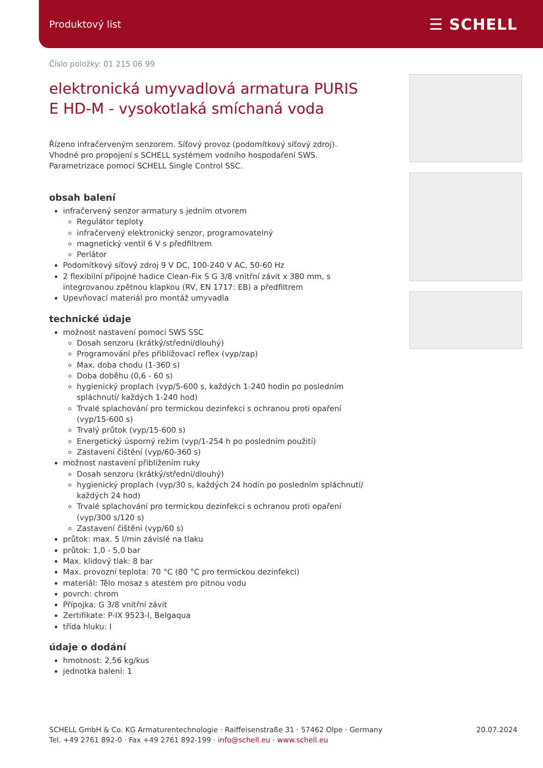Produktový list ☰ SCHELL
Číslo položky: 01 215 06 99
elektronická umyvadlová armatura PURIS E HD-M - vysokotlaká smíchaná voda
Řízeno infračerveným senzorem. Síťový provoz (podomítkový síťový zdroj). Vhodné pro propojení s SCHELL systémem vodního hospodaření SWS. Parametrizace pomocí SCHELL Single Control SSC.
obsah balení
infračervený senzor armatury s jedním otvorem
Regulátor teploty
infračervený elektronický senzor, programovatelný
magnetický ventil 6 V s předfiltrem
Perlátor
Podomítkový síťový zdroj 9 V DC, 100-240 V AC, 50-60 Hz
2 flexibilní přípojné hadice Clean-Fix S G 3/8 vnitřní závit x 380 mm, s integrovanou zpětnou klapkou (RV, EN 1717: EB) a předfiltrem
Upevňovací materiál pro montáž umyvadla
technické údaje
možnost nastavení pomocí SWS SSC
Dosah senzoru (krátký/střední/dlouhý)
Programování přes přibližovací reflex (vyp/zap)
Max. doba chodu (1-360 s)
Doba doběhu (0,6 - 60 s)
hygienický proplach (vyp/5-600 s, každých 1-240 hodin po posledním spláchnutí/ každých 1-240 hod)
Trvalé splachování pro termickou dezinfekci s ochranou proti opaření (vyp/15-600 s)
Trvalý průtok (vyp/15-600 s)
Energetický úsporný režim (vyp/1-254 h po posledním použití)
Zastavení čištění (vyp/60-360 s)
možnost nastavení přiblížením ruky
Dosah senzoru (krátký/střední/dlouhý)
hygienický proplach (vyp/30 s, každých 24 hodin po posledním spláchnutí/ každých 24 hod)
Trvalé splachování pro termickou dezinfekci s ochranou proti opaření (vyp/300 s/120 s)
Zastavení čištění (vyp/60 s)
průtok: max. 5 l/min závislé na tlaku
průtok: 1,0 - 5,0 bar
Max. klidový tlak: 8 bar
Max. provozní teplota: 70 °C (80 °C pro termickou dezinfekci)
materiál: Tělo mosaz s atestem pro pitnou vodu
povrch: chrom
Přípojka: G 3/8 vnitřní závit
Zertifikate: P-IX 9523-I, Belgaqua
třída hluku: I
údaje o dodání
hmotnost: 2,56 kg/kus
jednotka balení: 1
SCHELL GmbH & Co. KG Armaturentechnologie · Raiffeisenstraße 31 · 57462 Olpe · Germany
Tel. +49 2761 892-0 · Fax +49 2761 892-199 · info@schell.eu · www.schell.eu
20.07.2024